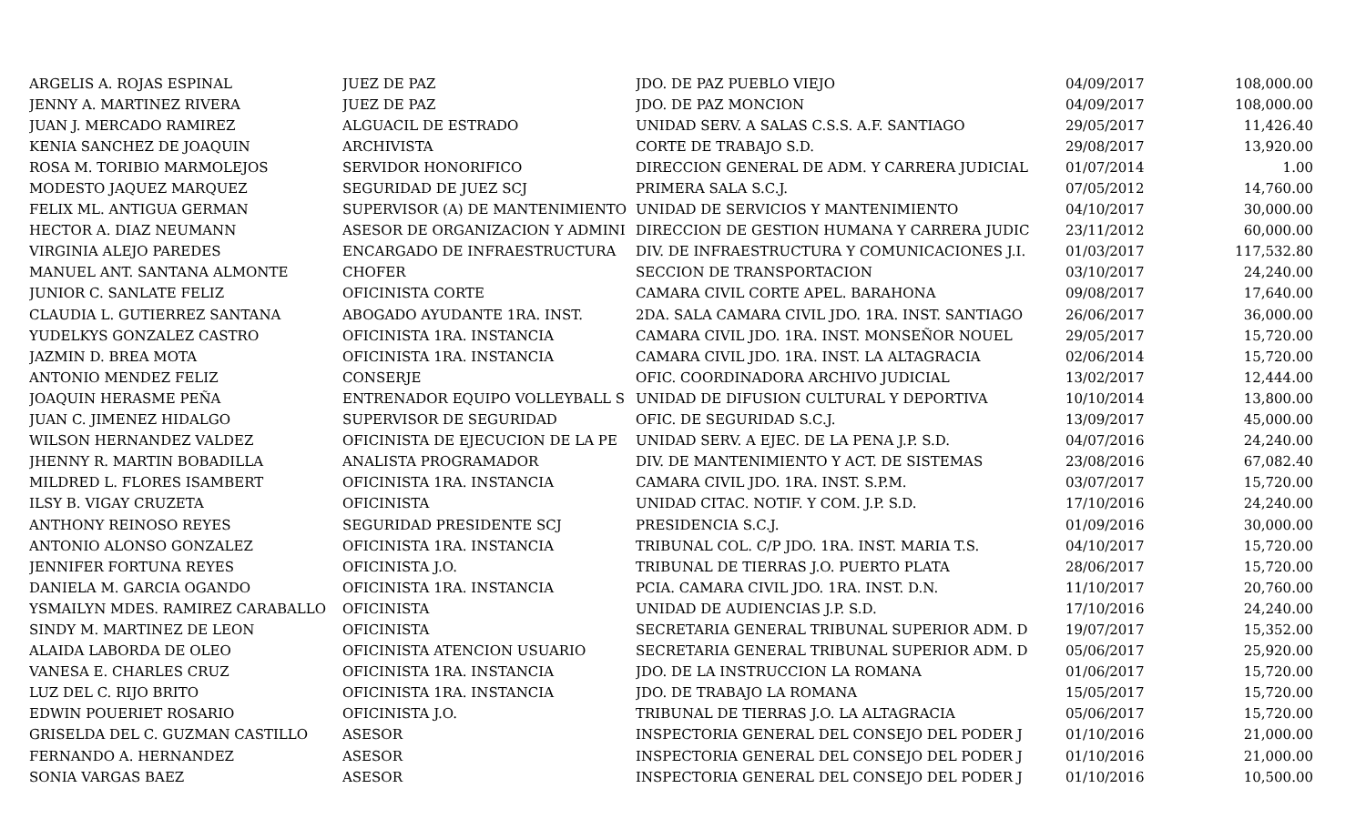| ARGELIS A. ROJAS ESPINAL | JUEZ DE PAZ | JDO. DE PAZ PUEBLO VIEJO | 04/09/2017 | 108,000.00 |
| JENNY A. MARTINEZ RIVERA | JUEZ DE PAZ | JDO. DE PAZ MONCION | 04/09/2017 | 108,000.00 |
| JUAN J. MERCADO RAMIREZ | ALGUACIL DE ESTRADO | UNIDAD SERV. A SALAS C.S.S. A.F. SANTIAGO | 29/05/2017 | 11,426.40 |
| KENIA SANCHEZ DE JOAQUIN | ARCHIVISTA | CORTE DE TRABAJO S.D. | 29/08/2017 | 13,920.00 |
| ROSA M. TORIBIO MARMOLEJOS | SERVIDOR HONORIFICO | DIRECCION GENERAL DE ADM. Y CARRERA JUDICIAL | 01/07/2014 | 1.00 |
| MODESTO JAQUEZ MARQUEZ | SEGURIDAD DE JUEZ SCJ | PRIMERA SALA S.C.J. | 07/05/2012 | 14,760.00 |
| FELIX ML. ANTIGUA GERMAN | SUPERVISOR (A) DE MANTENIMIENTO | UNIDAD DE SERVICIOS Y MANTENIMIENTO | 04/10/2017 | 30,000.00 |
| HECTOR A. DIAZ NEUMANN | ASESOR DE ORGANIZACION Y ADMINI | DIRECCION DE GESTION HUMANA Y CARRERA JUDIC | 23/11/2012 | 60,000.00 |
| VIRGINIA ALEJO PAREDES | ENCARGADO DE INFRAESTRUCTURA | DIV. DE INFRAESTRUCTURA Y COMUNICACIONES J.I. | 01/03/2017 | 117,532.80 |
| MANUEL ANT. SANTANA ALMONTE | CHOFER | SECCION DE TRANSPORTACION | 03/10/2017 | 24,240.00 |
| JUNIOR C. SANLATE FELIZ | OFICINISTA CORTE | CAMARA CIVIL CORTE APEL. BARAHONA | 09/08/2017 | 17,640.00 |
| CLAUDIA L. GUTIERREZ SANTANA | ABOGADO AYUDANTE 1RA. INST. | 2DA. SALA CAMARA CIVIL JDO. 1RA. INST. SANTIAGO | 26/06/2017 | 36,000.00 |
| YUDELKYS GONZALEZ CASTRO | OFICINISTA 1RA. INSTANCIA | CAMARA CIVIL JDO. 1RA. INST. MONSEÑOR NOUEL | 29/05/2017 | 15,720.00 |
| JAZMIN D. BREA MOTA | OFICINISTA 1RA. INSTANCIA | CAMARA CIVIL JDO. 1RA. INST. LA ALTAGRACIA | 02/06/2014 | 15,720.00 |
| ANTONIO MENDEZ FELIZ | CONSERJE | OFIC. COORDINADORA ARCHIVO JUDICIAL | 13/02/2017 | 12,444.00 |
| JOAQUIN HERASME PEÑA | ENTRENADOR EQUIPO VOLLEYBALL S | UNIDAD DE DIFUSION CULTURAL Y DEPORTIVA | 10/10/2014 | 13,800.00 |
| JUAN C. JIMENEZ HIDALGO | SUPERVISOR DE SEGURIDAD | OFIC. DE SEGURIDAD S.C.J. | 13/09/2017 | 45,000.00 |
| WILSON HERNANDEZ VALDEZ | OFICINISTA DE EJECUCION DE LA PE | UNIDAD SERV. A EJEC. DE LA PENA J.P. S.D. | 04/07/2016 | 24,240.00 |
| JHENNY R. MARTIN BOBADILLA | ANALISTA PROGRAMADOR | DIV. DE MANTENIMIENTO Y ACT. DE SISTEMAS | 23/08/2016 | 67,082.40 |
| MILDRED L. FLORES ISAMBERT | OFICINISTA 1RA. INSTANCIA | CAMARA CIVIL JDO. 1RA. INST. S.P.M. | 03/07/2017 | 15,720.00 |
| ILSY B. VIGAY CRUZETA | OFICINISTA | UNIDAD CITAC. NOTIF. Y COM. J.P. S.D. | 17/10/2016 | 24,240.00 |
| ANTHONY REINOSO REYES | SEGURIDAD PRESIDENTE SCJ | PRESIDENCIA S.C.J. | 01/09/2016 | 30,000.00 |
| ANTONIO ALONSO GONZALEZ | OFICINISTA 1RA. INSTANCIA | TRIBUNAL COL. C/P JDO. 1RA. INST. MARIA T.S. | 04/10/2017 | 15,720.00 |
| JENNIFER FORTUNA REYES | OFICINISTA J.O. | TRIBUNAL DE TIERRAS J.O. PUERTO PLATA | 28/06/2017 | 15,720.00 |
| DANIELA M. GARCIA OGANDO | OFICINISTA 1RA. INSTANCIA | PCIA. CAMARA CIVIL JDO. 1RA. INST. D.N. | 11/10/2017 | 20,760.00 |
| YSMAILYN MDES. RAMIREZ CARABALLO | OFICINISTA | UNIDAD DE AUDIENCIAS J.P. S.D. | 17/10/2016 | 24,240.00 |
| SINDY M. MARTINEZ DE LEON | OFICINISTA | SECRETARIA GENERAL TRIBUNAL SUPERIOR ADM. D | 19/07/2017 | 15,352.00 |
| ALAIDA LABORDA DE OLEO | OFICINISTA ATENCION USUARIO | SECRETARIA GENERAL TRIBUNAL SUPERIOR ADM. D | 05/06/2017 | 25,920.00 |
| VANESA E. CHARLES CRUZ | OFICINISTA 1RA. INSTANCIA | JDO. DE LA INSTRUCCION LA ROMANA | 01/06/2017 | 15,720.00 |
| LUZ DEL C. RIJO BRITO | OFICINISTA 1RA. INSTANCIA | JDO. DE TRABAJO LA ROMANA | 15/05/2017 | 15,720.00 |
| EDWIN POUERIET ROSARIO | OFICINISTA J.O. | TRIBUNAL DE TIERRAS J.O. LA ALTAGRACIA | 05/06/2017 | 15,720.00 |
| GRISELDA DEL C. GUZMAN CASTILLO | ASESOR | INSPECTORIA GENERAL DEL CONSEJO DEL PODER J | 01/10/2016 | 21,000.00 |
| FERNANDO A. HERNANDEZ | ASESOR | INSPECTORIA GENERAL DEL CONSEJO DEL PODER J | 01/10/2016 | 21,000.00 |
| SONIA VARGAS BAEZ | ASESOR | INSPECTORIA GENERAL DEL CONSEJO DEL PODER J | 01/10/2016 | 10,500.00 |